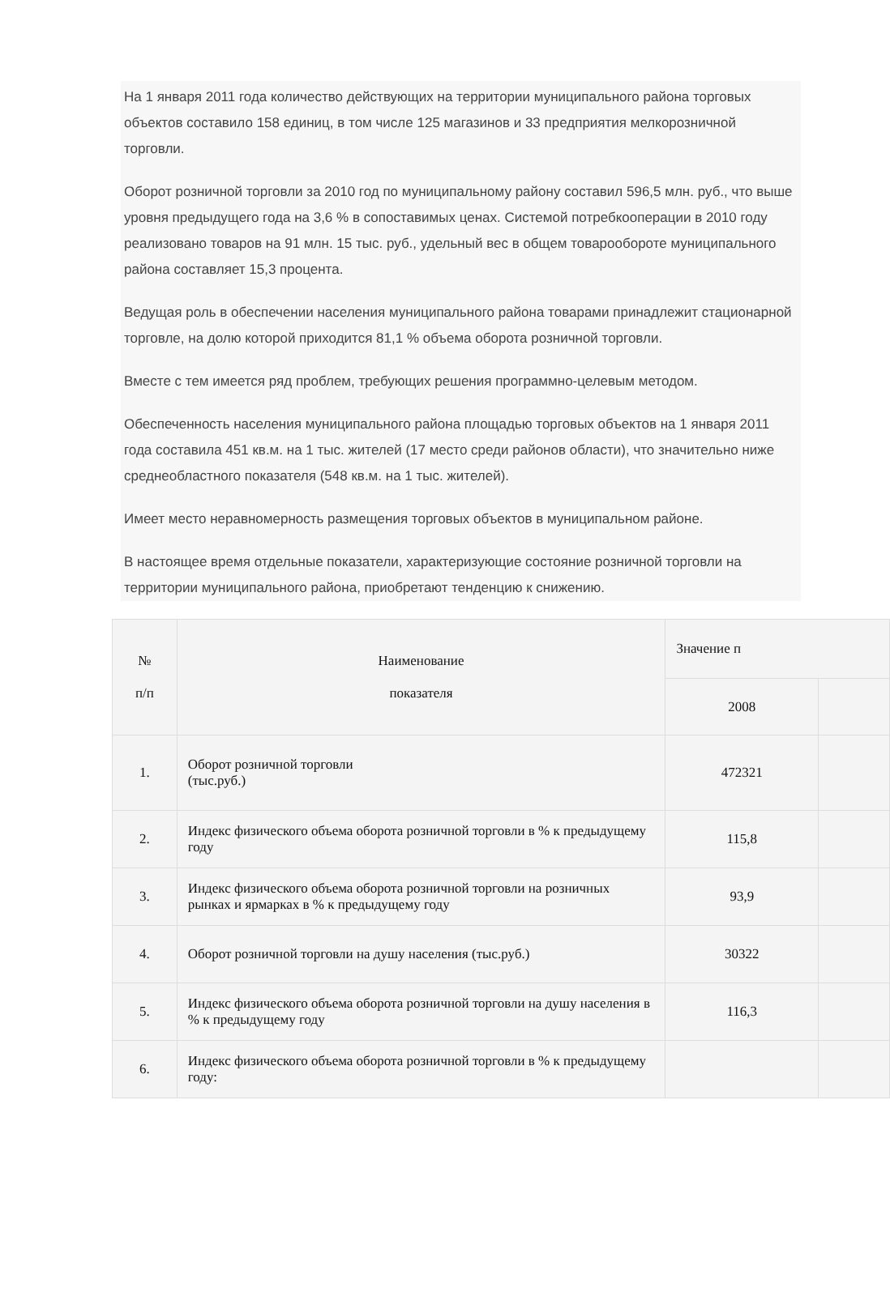На 1 января 2011 года количество действующих на территории муниципального района торговых объектов составило 158 единиц, в том числе 125 магазинов и 33 предприятия мелкорозничной торговли.
Оборот розничной торговли за 2010 год по муниципальному району составил 596,5 млн. руб., что выше уровня предыдущего года на 3,6 % в сопоставимых ценах. Системой потребкооперации в 2010 году реализовано товаров на 91 млн. 15 тыс. руб., удельный вес в общем товарообороте муниципального района составляет 15,3 процента.
Ведущая роль в обеспечении населения муниципального района товарами принадлежит стационарной торговле, на долю которой приходится 81,1 % объема оборота розничной торговли.
Вместе с тем имеется ряд проблем, требующих решения программно-целевым методом.
Обеспеченность населения муниципального района площадью торговых объектов на 1 января 2011 года составила 451 кв.м. на 1 тыс. жителей (17 место среди районов области), что значительно ниже среднеобластного показателя (548 кв.м. на 1 тыс. жителей).
Имеет место неравномерность размещения торговых объектов в муниципальном районе.
В настоящее время отдельные показатели, характеризующие состояние розничной торговли на территории муниципального района, приобретают тенденцию к снижению.
| № п/п | Наименование показателя | Значение п | |
| --- | --- | --- | --- |
| | | 2008 | |
| 1. | Оборот розничной торговли (тыс.руб.) | 472321 | |
| 2. | Индекс физического объема оборота розничной торговли в % к предыдущему году | 115,8 | |
| 3. | Индекс физического объема оборота розничной торговли на розничных рынках и ярмарках в % к предыдущему году | 93,9 | |
| 4. | Оборот розничной торговли на душу населения (тыс.руб.) | 30322 | |
| 5. | Индекс физического объема оборота розничной торговли на душу населения в % к предыдущему году | 116,3 | |
| 6. | Индекс физического объема оборота розничной торговли в % к предыдущему году: | | |